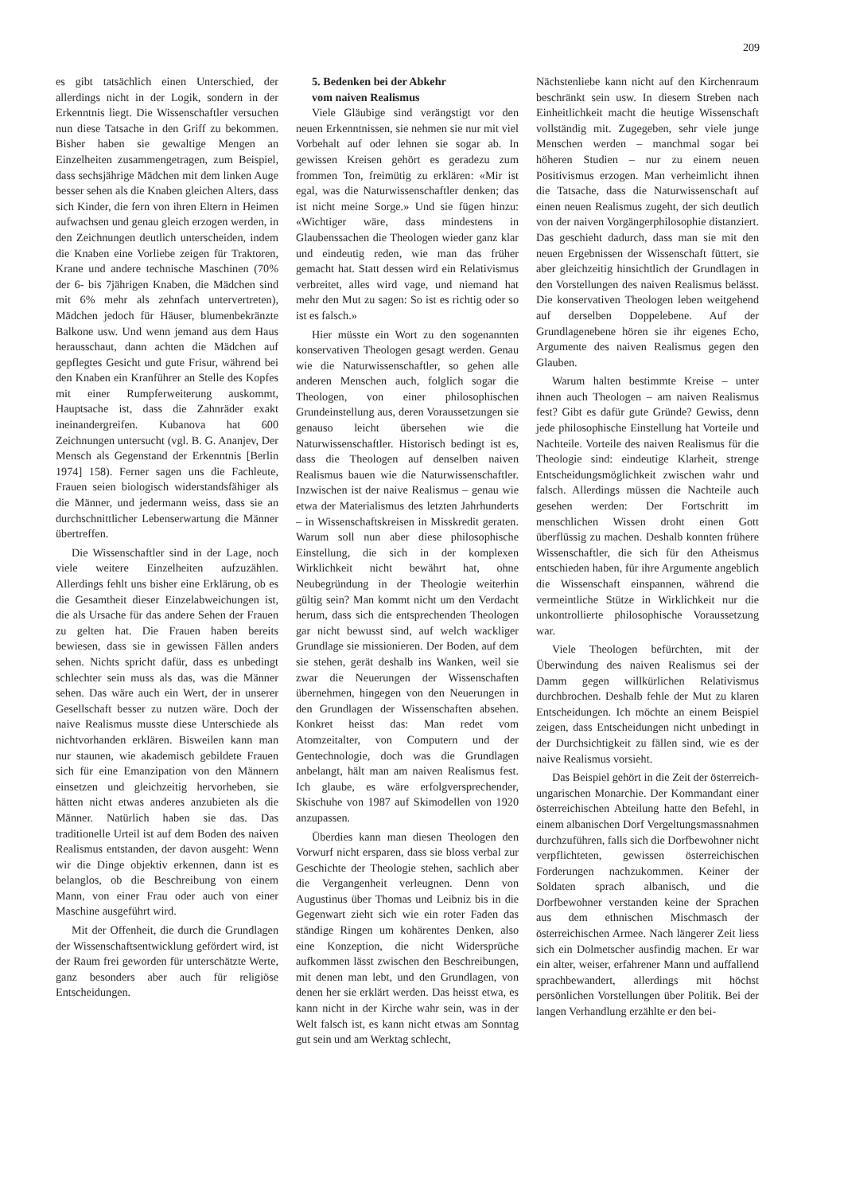209
es gibt tatsächlich einen Unterschied, der allerdings nicht in der Logik, sondern in der Erkenntnis liegt. Die Wissenschaftler versuchen nun diese Tatsache in den Griff zu bekommen. Bisher haben sie gewaltige Mengen an Einzelheiten zusammengetragen, zum Beispiel, dass sechsjährige Mädchen mit dem linken Auge besser sehen als die Knaben gleichen Alters, dass sich Kinder, die fern von ihren Eltern in Heimen aufwachsen und genau gleich erzogen werden, in den Zeichnungen deutlich unterscheiden, indem die Knaben eine Vorliebe zeigen für Traktoren, Krane und andere technische Maschinen (70% der 6- bis 7jährigen Knaben, die Mädchen sind mit 6% mehr als zehnfach untervertreten), Mädchen jedoch für Häuser, blumenbekränzte Balkone usw. Und wenn jemand aus dem Haus herausschaut, dann achten die Mädchen auf gepflegtes Gesicht und gute Frisur, während bei den Knaben ein Kranführer an Stelle des Kopfes mit einer Rumpferweiterung auskommt, Hauptsache ist, dass die Zahnräder exakt ineinandergreifen. Kubanova hat 600 Zeichnungen untersucht (vgl. B. G. Ananjev, Der Mensch als Gegenstand der Erkenntnis [Berlin 1974] 158). Ferner sagen uns die Fachleute, Frauen seien biologisch widerstandsfähiger als die Männer, und jedermann weiss, dass sie an durchschnittlicher Lebenserwartung die Männer übertreffen.
Die Wissenschaftler sind in der Lage, noch viele weitere Einzelheiten aufzuzählen. Allerdings fehlt uns bisher eine Erklärung, ob es die Gesamtheit dieser Einzelabweichungen ist, die als Ursache für das andere Sehen der Frauen zu gelten hat. Die Frauen haben bereits bewiesen, dass sie in gewissen Fällen anders sehen. Nichts spricht dafür, dass es unbedingt schlechter sein muss als das, was die Männer sehen. Das wäre auch ein Wert, der in unserer Gesellschaft besser zu nutzen wäre. Doch der naive Realismus musste diese Unterschiede als nichtvorhanden erklären. Bisweilen kann man nur staunen, wie akademisch gebildete Frauen sich für eine Emanzipation von den Männern einsetzen und gleichzeitig hervorheben, sie hätten nicht etwas anderes anzubieten als die Männer. Natürlich haben sie das. Das traditionelle Urteil ist auf dem Boden des naiven Realismus entstanden, der davon ausgeht: Wenn wir die Dinge objektiv erkennen, dann ist es belanglos, ob die Beschreibung von einem Mann, von einer Frau oder auch von einer Maschine ausgeführt wird.
Mit der Offenheit, die durch die Grundlagen der Wissenschaftsentwicklung gefördert wird, ist der Raum frei geworden für unterschätzte Werte, ganz besonders aber auch für religiöse Entscheidungen.
5. Bedenken bei der Abkehr
vom naiven Realismus
Viele Gläubige sind verängstigt vor den neuen Erkenntnissen, sie nehmen sie nur mit viel Vorbehalt auf oder lehnen sie sogar ab. In gewissen Kreisen gehört es geradezu zum frommen Ton, freimütig zu erklären: «Mir ist egal, was die Naturwissenschaftler denken; das ist nicht meine Sorge.» Und sie fügen hinzu: «Wichtiger wäre, dass mindestens in Glaubenssachen die Theologen wieder ganz klar und eindeutig reden, wie man das früher gemacht hat. Statt dessen wird ein Relativismus verbreitet, alles wird vage, und niemand hat mehr den Mut zu sagen: So ist es richtig oder so ist es falsch.»
Hier müsste ein Wort zu den sogenannten konservativen Theologen gesagt werden. Genau wie die Naturwissenschaftler, so gehen alle anderen Menschen auch, folglich sogar die Theologen, von einer philosophischen Grundeinstellung aus, deren Voraussetzungen sie genauso leicht übersehen wie die Naturwissenschaftler. Historisch bedingt ist es, dass die Theologen auf denselben naiven Realismus bauen wie die Naturwissenschaftler. Inzwischen ist der naive Realismus – genau wie etwa der Materialismus des letzten Jahrhunderts – in Wissenschaftskreisen in Misskredit geraten. Warum soll nun aber diese philosophische Einstellung, die sich in der komplexen Wirklichkeit nicht bewährt hat, ohne Neubegründung in der Theologie weiterhin gültig sein? Man kommt nicht um den Verdacht herum, dass sich die entsprechenden Theologen gar nicht bewusst sind, auf welch wackliger Grundlage sie missionieren. Der Boden, auf dem sie stehen, gerät deshalb ins Wanken, weil sie zwar die Neuerungen der Wissenschaften übernehmen, hingegen von den Neuerungen in den Grundlagen der Wissenschaften absehen. Konkret heisst das: Man redet vom Atomzeitalter, von Computern und der Gentechnologie, doch was die Grundlagen anbelangt, hält man am naiven Realismus fest. Ich glaube, es wäre erfolgversprechender, Skischuhe von 1987 auf Skimodellen von 1920 anzupassen.
Überdies kann man diesen Theologen den Vorwurf nicht ersparen, dass sie bloss verbal zur Geschichte der Theologie stehen, sachlich aber die Vergangenheit verleugnen. Denn von Augustinus über Thomas und Leibniz bis in die Gegenwart zieht sich wie ein roter Faden das ständige Ringen um kohärentes Denken, also eine Konzeption, die nicht Widersprüche aufkommen lässt zwischen den Beschreibungen, mit denen man lebt, und den Grundlagen, von denen her sie erklärt werden. Das heisst etwa, es kann nicht in der Kirche wahr sein, was in der Welt falsch ist, es kann nicht etwas am Sonntag gut sein und am Werktag schlecht,
Nächstenliebe kann nicht auf den Kirchenraum beschränkt sein usw. In diesem Streben nach Einheitlichkeit macht die heutige Wissenschaft vollständig mit. Zugegeben, sehr viele junge Menschen werden – manchmal sogar bei höheren Studien – nur zu einem neuen Positivismus erzogen. Man verheimlicht ihnen die Tatsache, dass die Naturwissenschaft auf einen neuen Realismus zugeht, der sich deutlich von der naiven Vorgängerphilosophie distanziert. Das geschieht dadurch, dass man sie mit den neuen Ergebnissen der Wissenschaft füttert, sie aber gleichzeitig hinsichtlich der Grundlagen in den Vorstellungen des naiven Realismus belässt. Die konservativen Theologen leben weitgehend auf derselben Doppelebene. Auf der Grundlagenebene hören sie ihr eigenes Echo, Argumente des naiven Realismus gegen den Glauben.
Warum halten bestimmte Kreise – unter ihnen auch Theologen – am naiven Realismus fest? Gibt es dafür gute Gründe? Gewiss, denn jede philosophische Einstellung hat Vorteile und Nachteile. Vorteile des naiven Realismus für die Theologie sind: eindeutige Klarheit, strenge Entscheidungsmöglichkeit zwischen wahr und falsch. Allerdings müssen die Nachteile auch gesehen werden: Der Fortschritt im menschlichen Wissen droht einen Gott überflüssig zu machen. Deshalb konnten frühere Wissenschaftler, die sich für den Atheismus entschieden haben, für ihre Argumente angeblich die Wissenschaft einspannen, während die vermeintliche Stütze in Wirklichkeit nur die unkontrollierte philosophische Voraussetzung war.
Viele Theologen befürchten, mit der Überwindung des naiven Realismus sei der Damm gegen willkürlichen Relativismus durchbrochen. Deshalb fehle der Mut zu klaren Entscheidungen. Ich möchte an einem Beispiel zeigen, dass Entscheidungen nicht unbedingt in der Durchsichtigkeit zu fällen sind, wie es der naive Realismus vorsieht.
Das Beispiel gehört in die Zeit der österreich-ungarischen Monarchie. Der Kommandant einer österreichischen Abteilung hatte den Befehl, in einem albanischen Dorf Vergeltungsmassnahmen durchzuführen, falls sich die Dorfbewohner nicht verpflichteten, gewissen österreichischen Forderungen nachzukommen. Keiner der Soldaten sprach albanisch, und die Dorfbewohner verstanden keine der Sprachen aus dem ethnischen Mischmasch der österreichischen Armee. Nach längerer Zeit liess sich ein Dolmetscher ausfindig machen. Er war ein alter, weiser, erfahrener Mann und auffallend sprachbewandert, allerdings mit höchst persönlichen Vorstellungen über Politik. Bei der langen Verhandlung erzählte er den bei-